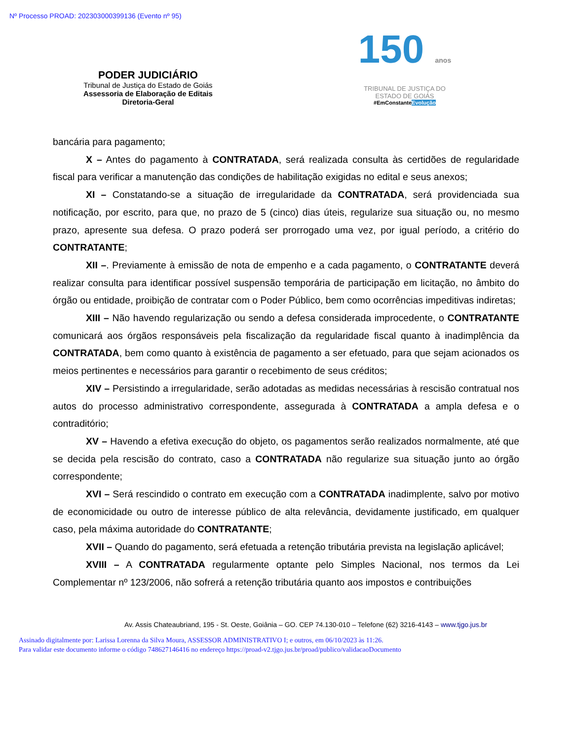Nº Processo PROAD: 202303000399136 (Evento nº 95)
PODER JUDICIÁRIO
Tribunal de Justiça do Estado de Goiás
Assessoria de Elaboração de Editais
Diretoria-Geral
150 anos
TRIBUNAL DE JUSTIÇA DO
ESTADO DE GOIÁS
#EmConstanteEvolução
bancária para pagamento;
X – Antes do pagamento à CONTRATADA, será realizada consulta às certidões de regularidade fiscal para verificar a manutenção das condições de habilitação exigidas no edital e seus anexos;
XI – Constatando-se a situação de irregularidade da CONTRATADA, será providenciada sua notificação, por escrito, para que, no prazo de 5 (cinco) dias úteis, regularize sua situação ou, no mesmo prazo, apresente sua defesa. O prazo poderá ser prorrogado uma vez, por igual período, a critério do CONTRATANTE;
XII –. Previamente à emissão de nota de empenho e a cada pagamento, o CONTRATANTE deverá realizar consulta para identificar possível suspensão temporária de participação em licitação, no âmbito do órgão ou entidade, proibição de contratar com o Poder Público, bem como ocorrências impeditivas indiretas;
XIII – Não havendo regularização ou sendo a defesa considerada improcedente, o CONTRATANTE comunicará aos órgãos responsáveis pela fiscalização da regularidade fiscal quanto à inadimplência da CONTRATADA, bem como quanto à existência de pagamento a ser efetuado, para que sejam acionados os meios pertinentes e necessários para garantir o recebimento de seus créditos;
XIV – Persistindo a irregularidade, serão adotadas as medidas necessárias à rescisão contratual nos autos do processo administrativo correspondente, assegurada à CONTRATADA a ampla defesa e o contraditório;
XV – Havendo a efetiva execução do objeto, os pagamentos serão realizados normalmente, até que se decida pela rescisão do contrato, caso a CONTRATADA não regularize sua situação junto ao órgão correspondente;
XVI – Será rescindido o contrato em execução com a CONTRATADA inadimplente, salvo por motivo de economicidade ou outro de interesse público de alta relevância, devidamente justificado, em qualquer caso, pela máxima autoridade do CONTRATANTE;
XVII – Quando do pagamento, será efetuada a retenção tributária prevista na legislação aplicável;
XVIII – A CONTRATADA regularmente optante pelo Simples Nacional, nos termos da Lei Complementar nº 123/2006, não sofrerá a retenção tributária quanto aos impostos e contribuições
Av. Assis Chateaubriand, 195 - St. Oeste, Goiânia – GO. CEP 74.130-010 – Telefone (62) 3216-4143 – www.tjgo.jus.br
Assinado digitalmente por: Larissa Lorenna da Silva Moura, ASSESSOR ADMINISTRATIVO I; e outros, em 06/10/2023 às 11:26.
Para validar este documento informe o código 748627146416 no endereço https://proad-v2.tjgo.jus.br/proad/publico/validacaoDocumento